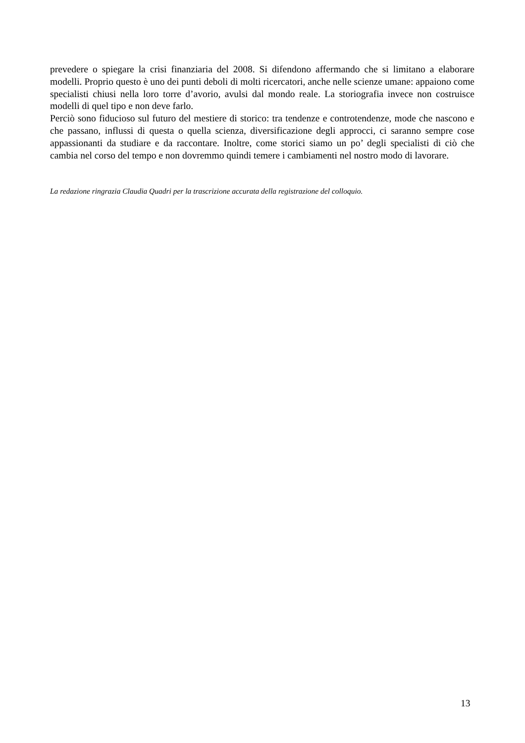prevedere o spiegare la crisi finanziaria del 2008. Si difendono affermando che si limitano a elaborare modelli. Proprio questo è uno dei punti deboli di molti ricercatori, anche nelle scienze umane: appaiono come specialisti chiusi nella loro torre d’avorio, avulsi dal mondo reale. La storiografia invece non costruisce modelli di quel tipo e non deve farlo.
Perciò sono fiducioso sul futuro del mestiere di storico: tra tendenze e controtendenze, mode che nascono e che passano, influssi di questa o quella scienza, diversificazione degli approcci, ci saranno sempre cose appassionanti da studiare e da raccontare. Inoltre, come storici siamo un po’ degli specialisti di ciò che cambia nel corso del tempo e non dovremmo quindi temere i cambiamenti nel nostro modo di lavorare.
La redazione ringrazia Claudia Quadri per la trascrizione accurata della registrazione del colloquio.
13